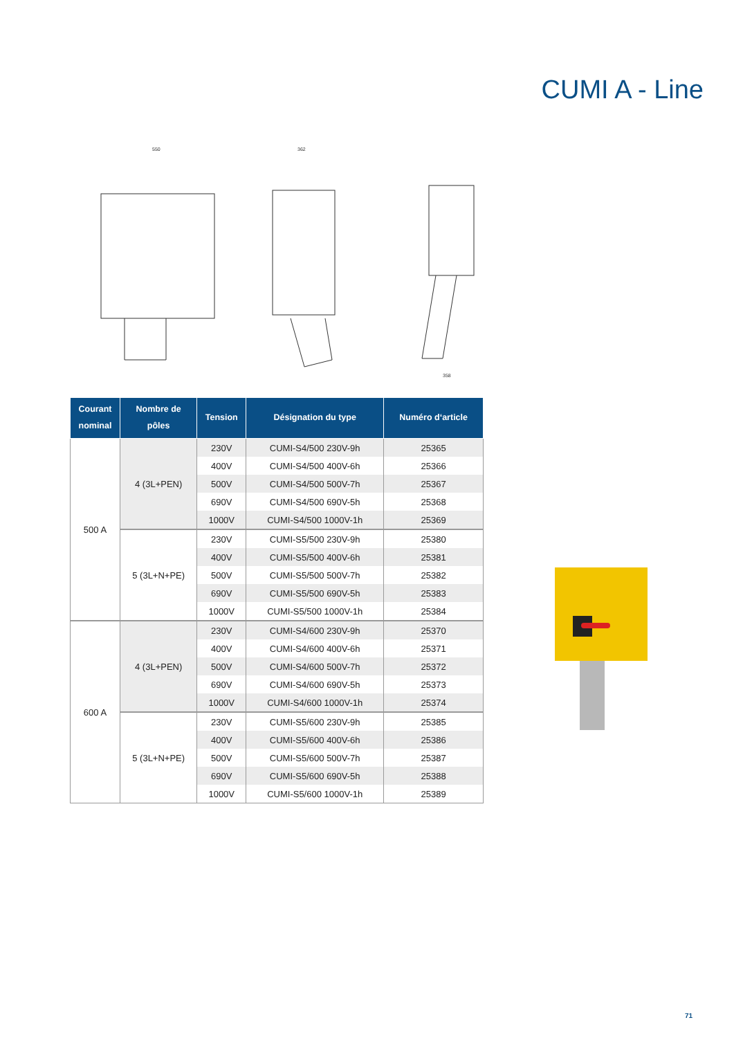CUMI A - Line
550
362
358
| Courant nominal | Nombre de pôles | Tension | Désignation du type | Numéro d‘article |
| --- | --- | --- | --- | --- |
| 500 A | 4 (3L+PEN) | 230V | CUMI-S4/500 230V-9h | 25365 |
| | | 400V | CUMI-S4/500 400V-6h | 25366 |
| | | 500V | CUMI-S4/500 500V-7h | 25367 |
| | | 690V | CUMI-S4/500 690V-5h | 25368 |
| | | 1000V | CUMI-S4/500 1000V-1h | 25369 |
| | 5 (3L+N+PE) | 230V | CUMI-S5/500 230V-9h | 25380 |
| | | 400V | CUMI-S5/500 400V-6h | 25381 |
| | | 500V | CUMI-S5/500 500V-7h | 25382 |
| | | 690V | CUMI-S5/500 690V-5h | 25383 |
| | | 1000V | CUMI-S5/500 1000V-1h | 25384 |
| 600 A | 4 (3L+PEN) | 230V | CUMI-S4/600 230V-9h | 25370 |
| | | 400V | CUMI-S4/600 400V-6h | 25371 |
| | | 500V | CUMI-S4/600 500V-7h | 25372 |
| | | 690V | CUMI-S4/600 690V-5h | 25373 |
| | | 1000V | CUMI-S4/600 1000V-1h | 25374 |
| | 5 (3L+N+PE) | 230V | CUMI-S5/600 230V-9h | 25385 |
| | | 400V | CUMI-S5/600 400V-6h | 25386 |
| | | 500V | CUMI-S5/600 500V-7h | 25387 |
| | | 690V | CUMI-S5/600 690V-5h | 25388 |
| | | 1000V | CUMI-S5/600 1000V-1h | 25389 |
71